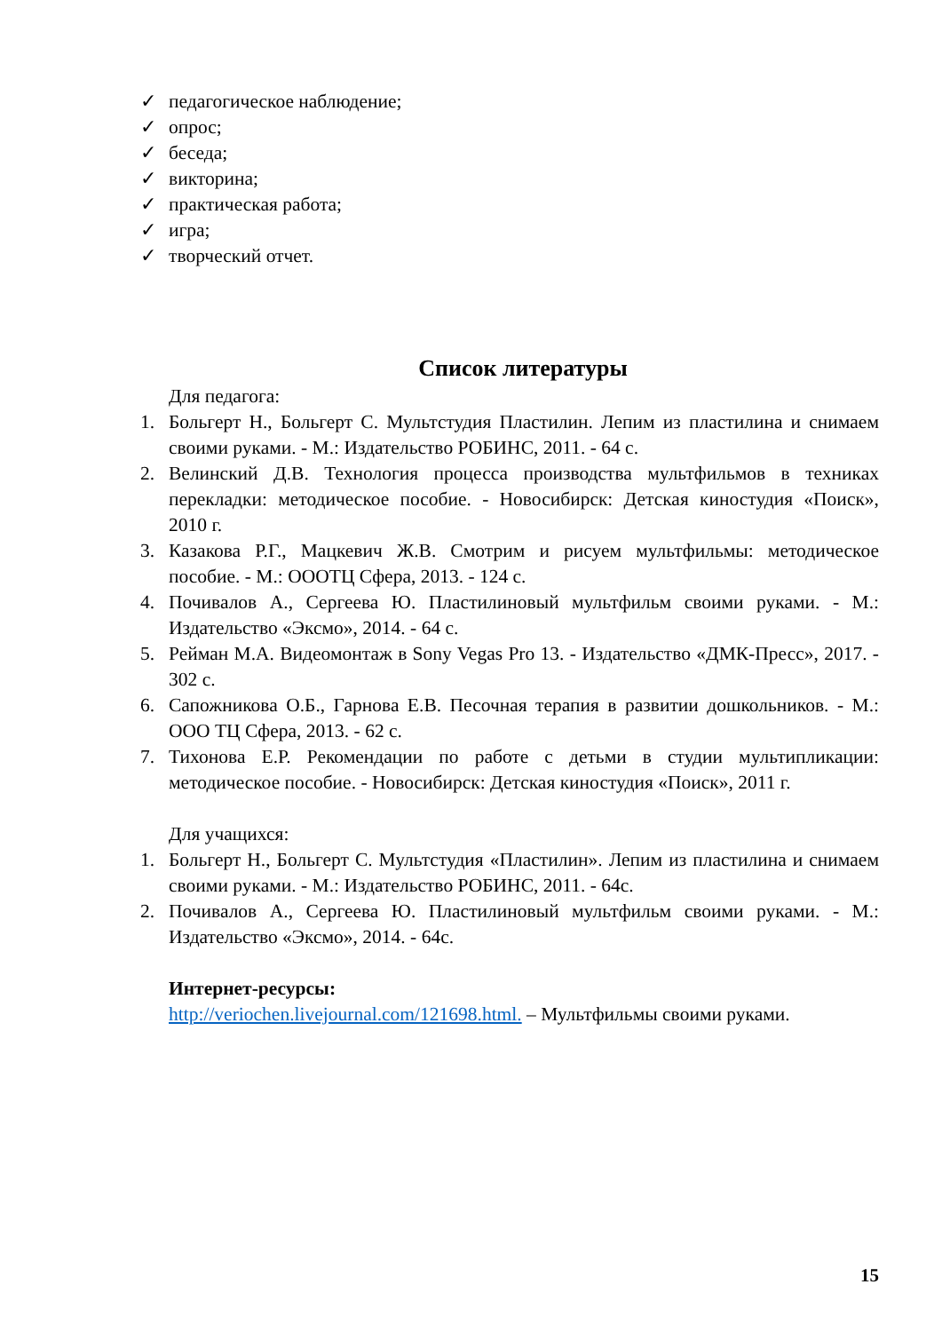✓ педагогическое наблюдение;
✓ опрос;
✓ беседа;
✓ викторина;
✓ практическая работа;
✓ игра;
✓ творческий отчет.
Список литературы
Для педагога:
1. Больгерт Н., Больгерт С. Мультстудия Пластилин. Лепим из пластилина и снимаем своими руками. - М.: Издательство РОБИНС, 2011. - 64 с.
2. Велинский Д.В. Технология процесса производства мультфильмов в техниках перекладки: методическое пособие. - Новосибирск: Детская киностудия «Поиск», 2010 г.
3. Казакова Р.Г., Мацкевич Ж.В. Смотрим и рисуем мультфильмы: методическое пособие. - М.: ОООТЦ Сфера, 2013. - 124 с.
4. Почивалов А., Сергеева Ю. Пластилиновый мультфильм своими руками. - М.: Издательство «Эксмо», 2014. - 64 с.
5. Рейман М.А. Видеомонтаж в Sony Vegas Pro 13. - Издательство «ДМК-Пресс», 2017. - 302 с.
6. Сапожникова О.Б., Гарнова Е.В. Песочная терапия в развитии дошкольников. - М.: ООО ТЦ Сфера, 2013. - 62 с.
7. Тихонова Е.Р. Рекомендации по работе с детьми в студии мультипликации: методическое пособие. - Новосибирск: Детская киностудия «Поиск», 2011 г.
Для учащихся:
1. Больгерт Н., Больгерт С. Мультстудия «Пластилин». Лепим из пластилина и снимаем своими руками. - М.: Издательство РОБИНС, 2011. - 64с.
2. Почивалов А., Сергеева Ю. Пластилиновый мультфильм своими руками. - М.: Издательство «Эксмо», 2014. - 64с.
Интернет-ресурсы:
http://veriochen.livejournal.com/121698.html. – Мультфильмы своими руками.
15